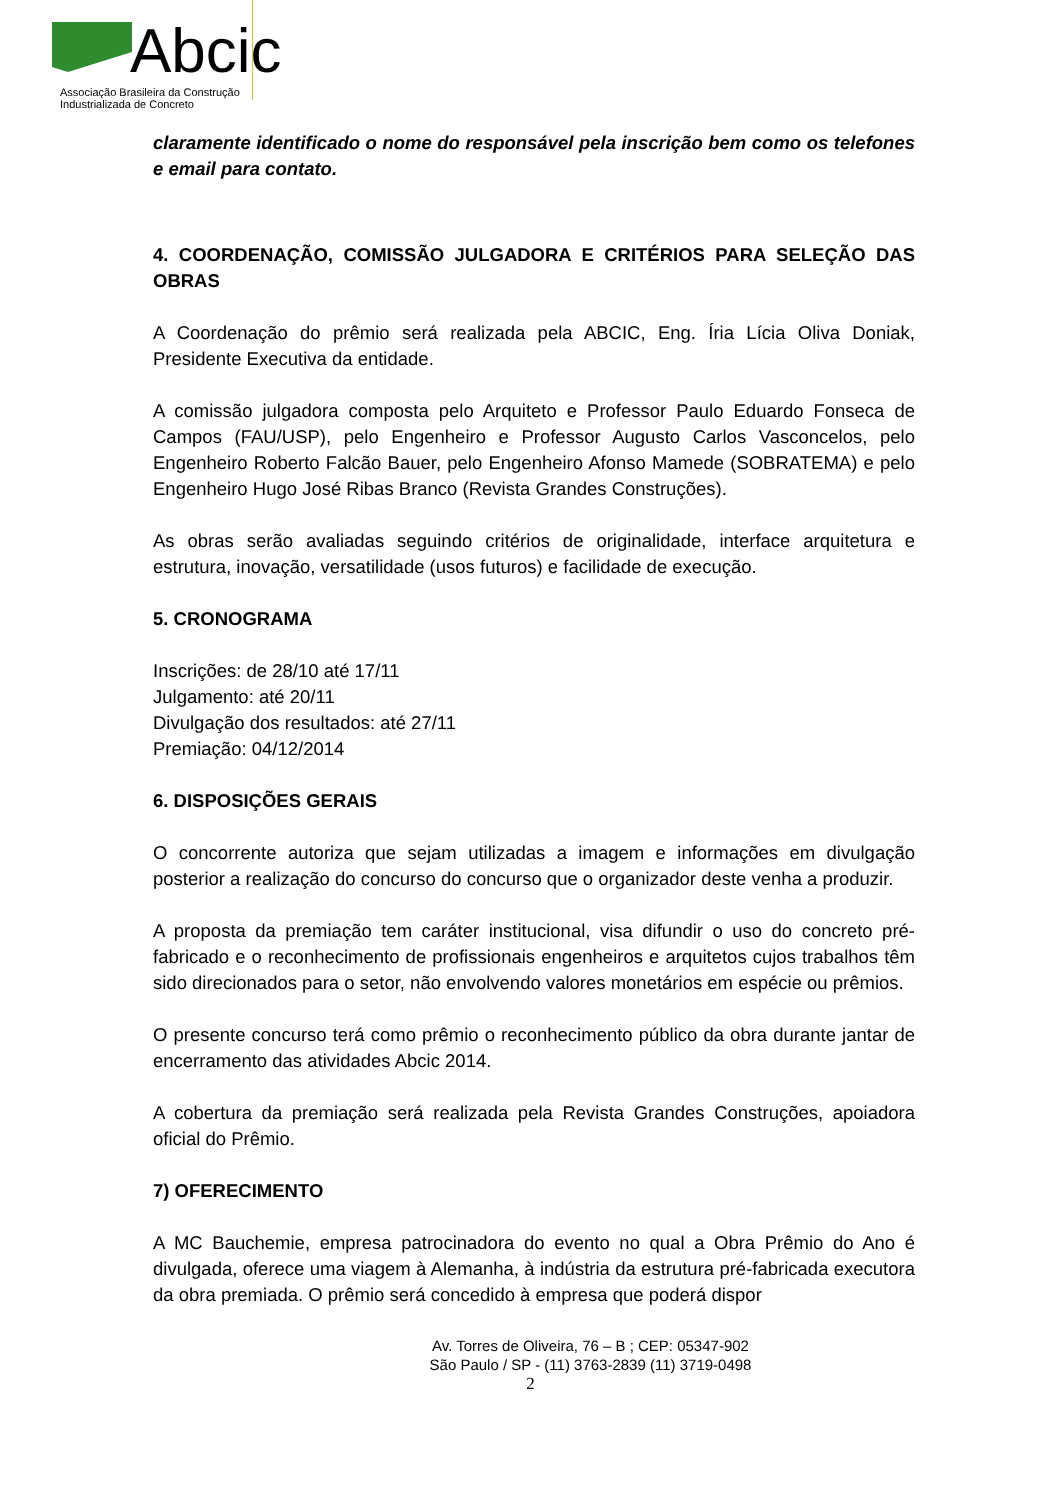Abcic
Associação Brasileira da Construção
Industrializada de Concreto
claramente identificado o nome do responsável pela inscrição bem como os telefones e email para contato.
4. COORDENAÇÃO, COMISSÃO JULGADORA E CRITÉRIOS PARA SELEÇÃO DAS OBRAS
A Coordenação do prêmio será realizada pela ABCIC, Eng. Íria Lícia Oliva Doniak, Presidente Executiva da entidade.
A comissão julgadora composta pelo Arquiteto e Professor Paulo Eduardo Fonseca de Campos (FAU/USP), pelo Engenheiro e Professor Augusto Carlos Vasconcelos, pelo Engenheiro Roberto Falcão Bauer, pelo Engenheiro Afonso Mamede (SOBRATEMA) e pelo Engenheiro Hugo José Ribas Branco (Revista Grandes Construções).
As obras serão avaliadas seguindo critérios de originalidade, interface arquitetura e estrutura, inovação, versatilidade (usos futuros) e facilidade de execução.
5. CRONOGRAMA
Inscrições: de 28/10 até 17/11
Julgamento: até 20/11
Divulgação dos resultados: até 27/11
Premiação: 04/12/2014
6. DISPOSIÇÕES GERAIS
O concorrente autoriza que sejam utilizadas a imagem e informações em divulgação posterior a realização do concurso do concurso que o organizador deste venha a produzir.
A proposta da premiação tem caráter institucional, visa difundir o uso do concreto pré-fabricado e o reconhecimento de profissionais engenheiros e arquitetos cujos trabalhos têm sido direcionados para o setor, não envolvendo valores monetários em espécie ou prêmios.
O presente concurso terá como prêmio o reconhecimento público da obra durante jantar de encerramento das atividades Abcic 2014.
A cobertura da premiação será realizada pela Revista Grandes Construções, apoiadora oficial do Prêmio.
7) OFERECIMENTO
A MC Bauchemie, empresa patrocinadora do evento no qual a Obra Prêmio do Ano é divulgada, oferece uma viagem à Alemanha, à indústria da estrutura pré-fabricada executora da obra premiada. O prêmio será concedido à empresa que poderá dispor
Av. Torres de Oliveira, 76 – B ; CEP: 05347-902
São Paulo / SP - (11) 3763-2839 (11) 3719-0498
2